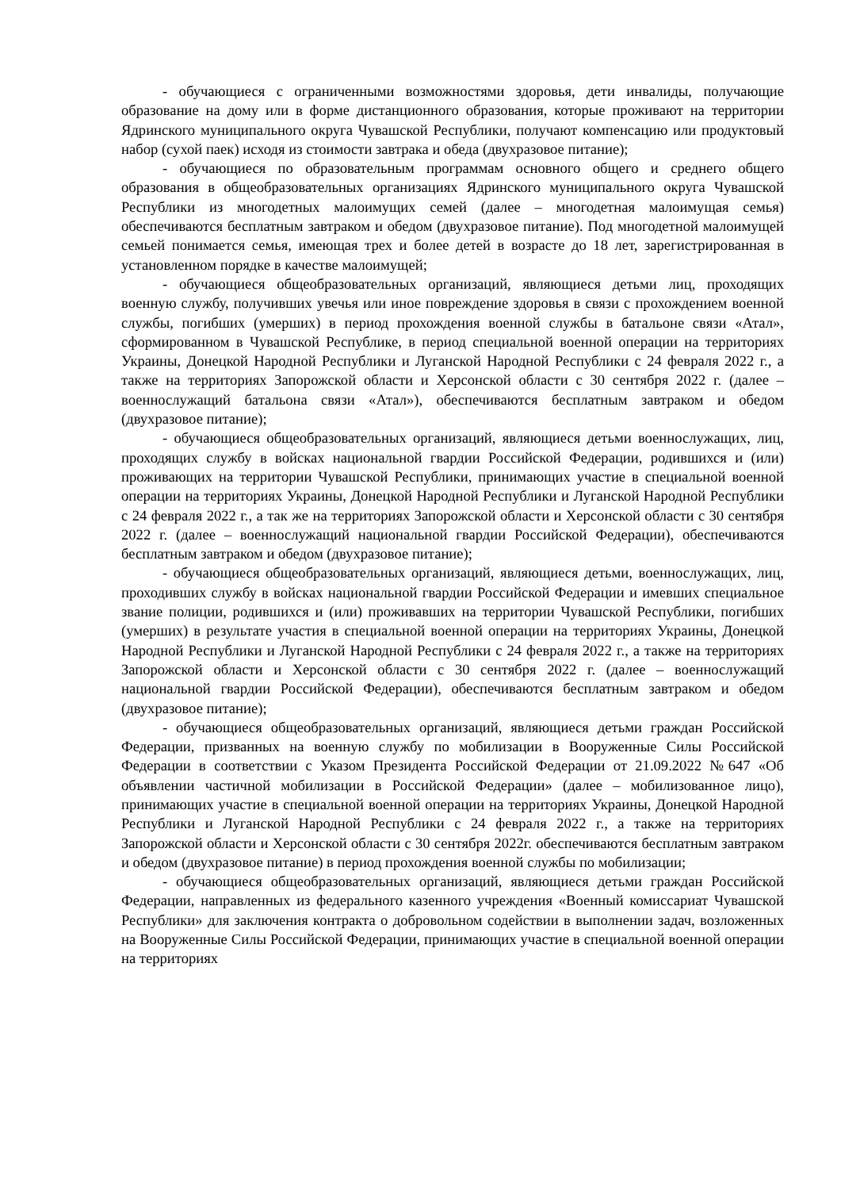- обучающиеся с ограниченными возможностями здоровья, дети инвалиды, получающие образование на дому или в форме дистанционного образования, которые проживают на территории Ядринского муниципального округа Чувашской Республики, получают компенсацию или продуктовый набор (сухой паек) исходя из стоимости завтрака и обеда (двухразовое питание);
- обучающиеся по образовательным программам основного общего и среднего общего образования в общеобразовательных организациях Ядринского муниципального округа Чувашской Республики из многодетных малоимущих семей (далее – многодетная малоимущая семья) обеспечиваются бесплатным завтраком и обедом (двухразовое питание). Под многодетной малоимущей семьей понимается семья, имеющая трех и более детей в возрасте до 18 лет, зарегистрированная в установленном порядке в качестве малоимущей;
- обучающиеся общеобразовательных организаций, являющиеся детьми лиц, проходящих военную службу, получивших увечья или иное повреждение здоровья в связи с прохождением военной службы, погибших (умерших) в период прохождения военной службы в батальоне связи «Атал», сформированном в Чувашской Республике, в период специальной военной операции на территориях Украины, Донецкой Народной Республики и Луганской Народной Республики с 24 февраля 2022 г., а также на территориях Запорожской области и Херсонской области с 30 сентября 2022 г. (далее – военнослужащий батальона связи «Атал»), обеспечиваются бесплатным завтраком и обедом (двухразовое питание);
- обучающиеся общеобразовательных организаций, являющиеся детьми военнослужащих, лиц, проходящих службу в войсках национальной гвардии Российской Федерации, родившихся и (или) проживающих на территории Чувашской Республики, принимающих участие в специальной военной операции на территориях Украины, Донецкой Народной Республики и Луганской Народной Республики с 24 февраля 2022 г., а так же на территориях Запорожской области и Херсонской области с 30 сентября 2022 г. (далее – военнослужащий национальной гвардии Российской Федерации), обеспечиваются бесплатным завтраком и обедом (двухразовое питание);
- обучающиеся общеобразовательных организаций, являющиеся детьми, военнослужащих, лиц, проходивших службу в войсках национальной гвардии Российской Федерации и имевших специальное звание полиции, родившихся и (или) проживавших на территории Чувашской Республики, погибших (умерших) в результате участия в специальной военной операции на территориях Украины, Донецкой Народной Республики и Луганской Народной Республики с 24 февраля 2022 г., а также на территориях Запорожской области и Херсонской области с 30 сентября 2022 г. (далее – военнослужащий национальной гвардии Российской Федерации), обеспечиваются бесплатным завтраком и обедом (двухразовое питание);
- обучающиеся общеобразовательных организаций, являющиеся детьми граждан Российской Федерации, призванных на военную службу по мобилизации в Вооруженные Силы Российской Федерации в соответствии с Указом Президента Российской Федерации от 21.09.2022 №647 «Об объявлении частичной мобилизации в Российской Федерации» (далее – мобилизованное лицо), принимающих участие в специальной военной операции на территориях Украины, Донецкой Народной Республики и Луганской Народной Республики с 24 февраля 2022 г., а также на территориях Запорожской области и Херсонской области с 30 сентября 2022г. обеспечиваются бесплатным завтраком и обедом (двухразовое питание) в период прохождения военной службы по мобилизации;
- обучающиеся общеобразовательных организаций, являющиеся детьми граждан Российской Федерации, направленных из федерального казенного учреждения «Военный комиссариат Чувашской Республики» для заключения контракта о добровольном содействии в выполнении задач, возложенных на Вооруженные Силы Российской Федерации, принимающих участие в специальной военной операции на территориях